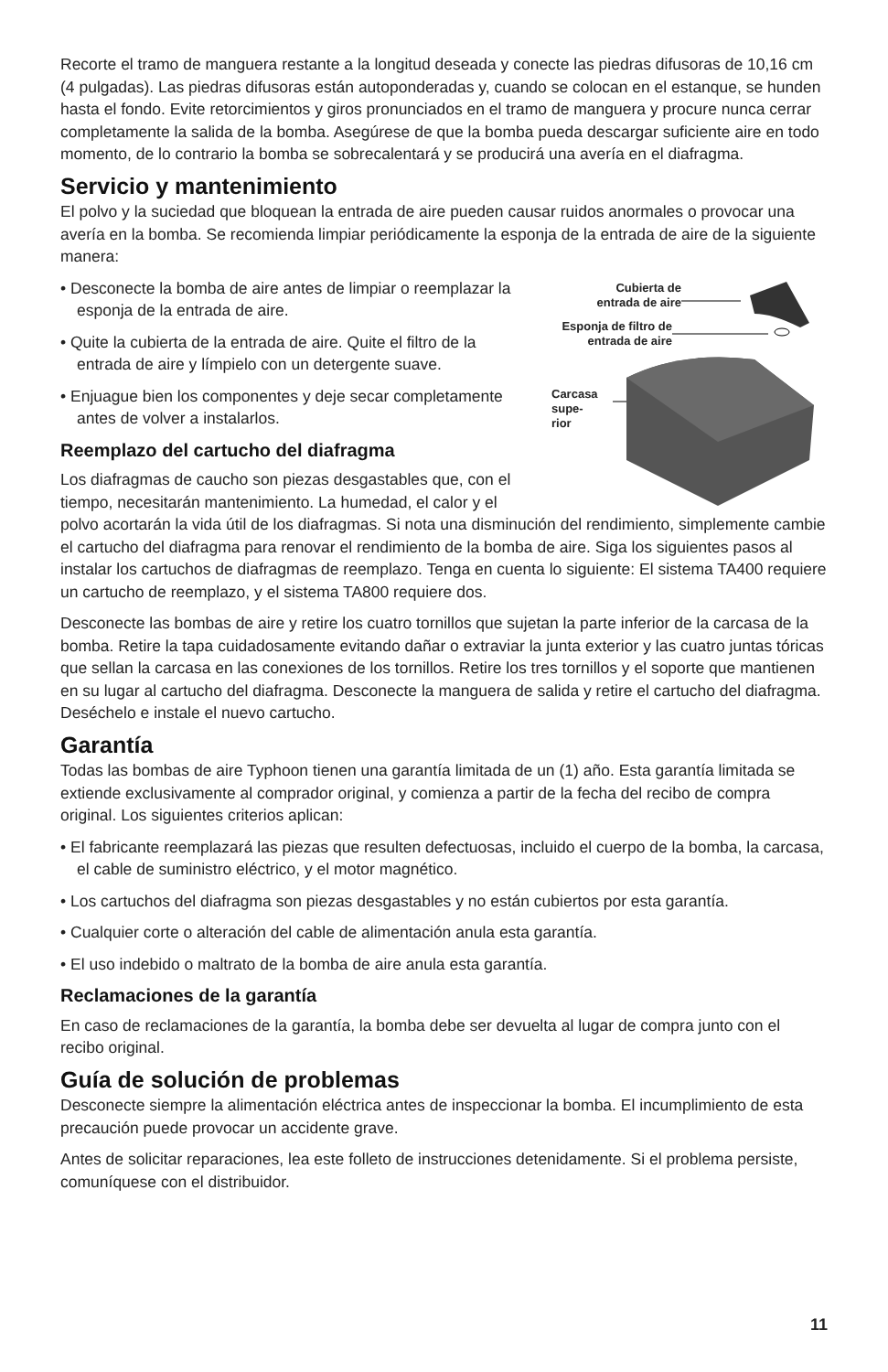Recorte el tramo de manguera restante a la longitud deseada y conecte las piedras difusoras de 10,16 cm (4 pulgadas). Las piedras difusoras están autoponderadas y, cuando se colocan en el estanque, se hunden hasta el fondo. Evite retorcimientos y giros pronunciados en el tramo de manguera y procure nunca cerrar completamente la salida de la bomba. Asegúrese de que la bomba pueda descargar suficiente aire en todo momento, de lo contrario la bomba se sobrecalentará y se producirá una avería en el diafragma.
Servicio y mantenimiento
El polvo y la suciedad que bloquean la entrada de aire pueden causar ruidos anormales o provocar una avería en la bomba. Se recomienda limpiar periódicamente la esponja de la entrada de aire de la siguiente manera:
Cubierta de entrada de aire
Esponja de filtro de entrada de aire
Carcasa
supe-
rior
• Desconecte la bomba de aire antes de limpiar o reemplazar la esponja de la entrada de aire.
• Quite la cubierta de la entrada de aire. Quite el filtro de la entrada de aire y límpielo con un detergente suave.
• Enjuague bien los componentes y deje secar completamente antes de volver a instalarlos.
Reemplazo del cartucho del diafragma
Los diafragmas de caucho son piezas desgastables que, con el tiempo, necesitarán mantenimiento. La humedad, el calor y el polvo acortarán la vida útil de los diafragmas. Si nota una disminución del rendimiento, simplemente cambie el cartucho del diafragma para renovar el rendimiento de la bomba de aire. Siga los siguientes pasos al instalar los cartuchos de diafragmas de reemplazo. Tenga en cuenta lo siguiente: El sistema TA400 requiere un cartucho de reemplazo, y el sistema TA800 requiere dos.
Desconecte las bombas de aire y retire los cuatro tornillos que sujetan la parte inferior de la carcasa de la bomba. Retire la tapa cuidadosamente evitando dañar o extraviar la junta exterior y las cuatro juntas tóricas que sellan la carcasa en las conexiones de los tornillos. Retire los tres tornillos y el soporte que mantienen en su lugar al cartucho del diafragma. Desconecte la manguera de salida y retire el cartucho del diafragma. Deséchelo e instale el nuevo cartucho.
Garantía
Todas las bombas de aire Typhoon tienen una garantía limitada de un (1) año. Esta garantía limitada se extiende exclusivamente al comprador original, y comienza a partir de la fecha del recibo de compra original. Los siguientes criterios aplican:
• El fabricante reemplazará las piezas que resulten defectuosas, incluido el cuerpo de la bomba, la carcasa, el cable de suministro eléctrico, y el motor magnético.
• Los cartuchos del diafragma son piezas desgastables y no están cubiertos por esta garantía.
• Cualquier corte o alteración del cable de alimentación anula esta garantía.
• El uso indebido o maltrato de la bomba de aire anula esta garantía.
Reclamaciones de la garantía
En caso de reclamaciones de la garantía, la bomba debe ser devuelta al lugar de compra junto con el recibo original.
Guía de solución de problemas
Desconecte siempre la alimentación eléctrica antes de inspeccionar la bomba. El incumplimiento de esta precaución puede provocar un accidente grave.
Antes de solicitar reparaciones, lea este folleto de instrucciones detenidamente. Si el problema persiste, comuníquese con el distribuidor.
11